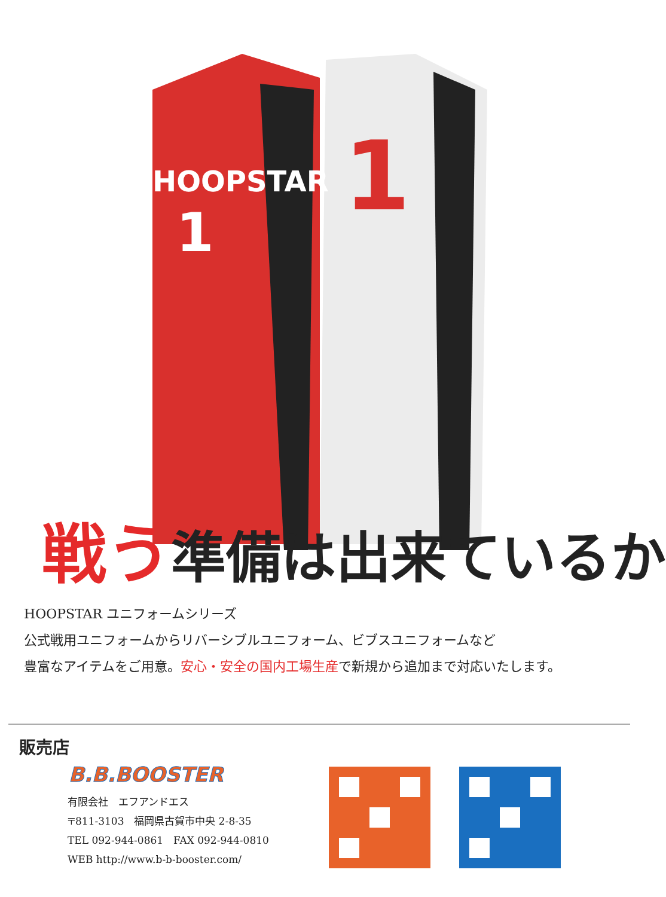HOOPSTAR
1
1
戦う準備は出来ているか
HOOPSTAR ユニフォームシリーズ
公式戦用ユニフォームからリバーシブルユニフォーム、ビブスユニフォームなど
豊富なアイテムをご用意。安心・安全の国内工場生産で新規から追加まで対応いたします。
販売店
B.B.BOOSTER
有限会社　エフアンドエス
〒811-3103　福岡県古賀市中央 2-8-35
TEL 092-944-0861　FAX 092-944-0810
WEB http://www.b-b-booster.com/